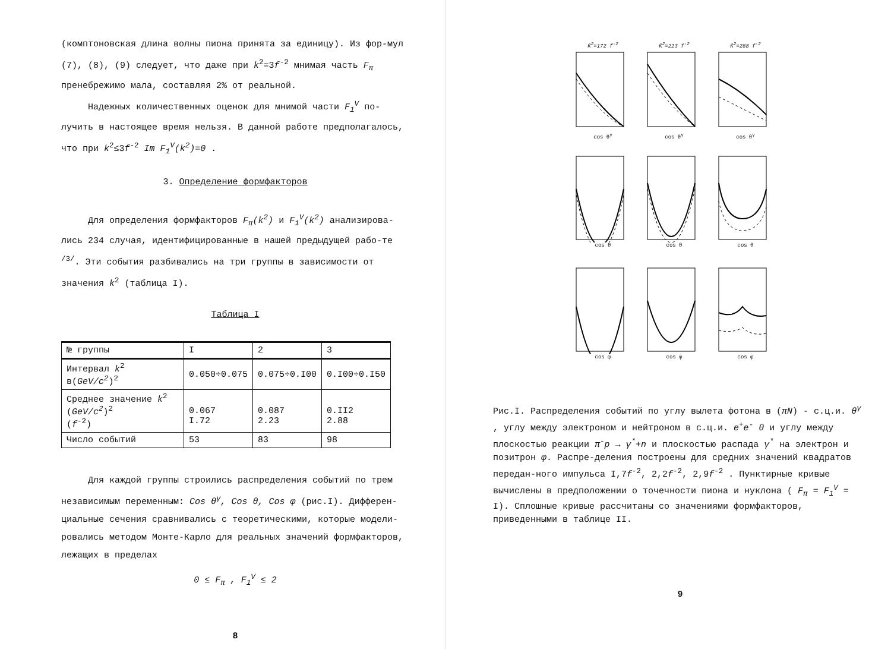(комптоновская длина волны пиона принята за единицу). Из фор-мул (7), (8), (9) следует, что даже при k<sup>2</sup>=3f<sup>-2</sup> мнимая часть F<sub>π</sub> пренебрежимо мала, составляя 2% от реальной.
Надежных количественных оценок для мнимой части F<sub>1</sub><sup>V</sup> по-лучить в настоящее время нельзя. В данной работе предполагалось, что при k<sup>2</sup>≤3f<sup>-2</sup> Im F<sub>1</sub><sup>V</sup>(k<sup>2</sup>)=0 .
3. Определение формфакторов
Для определения формфакторов F<sub>π</sub>(k<sup>2</sup>) и F<sub>1</sub><sup>V</sup>(k<sup>2</sup>) анализирова-лись 234 случая, идентифицированные в нашей предыдущей рабо-те <sup>/3/</sup>. Эти события разбивались на три группы в зависимости от значения k<sup>2</sup> (таблица I).
Таблица I
| № группы | I | 2 | 3 |
| --- | --- | --- | --- |
| Интервал k<sup>2</sup> в( GeV/c<sup>2</sup> )<sup>2</sup> | 0.050÷0.075 | 0.075÷0.I00 | 0.I00÷0.I50 |
| Среднее значение k<sup>2</sup> ( GeV/c<sup>2</sup> )<sup>2</sup> ( f<sup>-2</sup>) | 0.067 I.72 | 0.087 2.23 | 0.II2 2.88 |
| Число событий | 53 | 83 | 98 |
Для каждой группы строились распределения событий по трем независимым переменным: Cos θ<sup>γ</sup>, Cos θ, Cos φ (рис.I). Дифферен-циальные сечения сравнивались с теоретическими, которые модели-ровались методом Монте-Карло для реальных значений формфакторов, лежащих в пределах
0 ≤ F<sub>π</sub> , F<sub>1</sub><sup>V</sup> ≤ 2
8
K̄<sup>2</sup>=172 f<sup>-2</sup>cos θ<sup>γ</sup>
K̄<sup>2</sup>=223 f<sup>-2</sup>cos θ<sup>γ</sup>
K̄<sup>2</sup>=288 f<sup>-2</sup>cos θ<sup>γ</sup>
cos θ
cos θ
cos θ
cos φ
cos φ
cos φ
Рис.I. Распределения событий по углу вылета фотона в (πN) - с.ц.и. θ<sup>γ</sup> , углу между электроном и нейтроном в с.ц.и. e<sup>+</sup>e<sup>-</sup> θ и углу между плоскостью реакции π<sup>-</sup>p → γ<sup>*</sup>+n и плоскостью распада γ<sup>*</sup> на электрон и позитрон φ. Распре-деления построены для средних значений квадратов передан-ного импульса I,7f<sup>-2</sup>, 2,2f<sup>-2</sup>, 2,9f<sup>-2</sup> . Пунктирные кривые вычислены в предположении о точечности пиона и нуклона ( F<sub>π</sub> = F<sub>1</sub><sup>V</sup> = I). Сплошные кривые рассчитаны со значениями формфакторов, приведенными в таблице II.
9